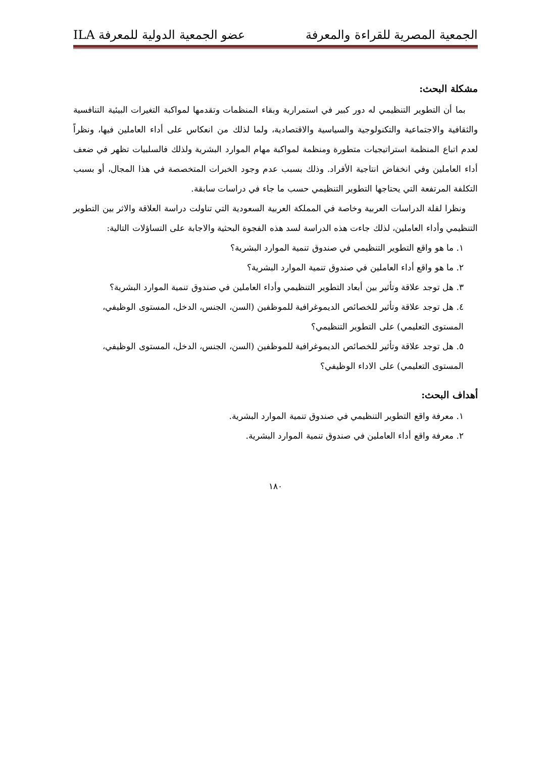الجمعية المصرية للقراءة والمعرفة عضو الجمعية الدولية للمعرفة ILA
مشكلة البحث:
بما أن التطوير التنظيمي له دور كبير في استمرارية وبقاء المنظمات وتقدمها لمواكبة التغيرات البيئية التنافسية والثقافية والاجتماعية والتكنولوجية والسياسية والاقتصادية، ولما لذلك من انعكاس على أداء العاملين فيها، ونظراً لعدم اتباع المنظمة استراتيجيات متطورة ومنظمة لمواكبة مهام الموارد البشرية ولذلك فالسلبيات تظهر في ضعف أداء العاملين وفي انخفاض انتاجية الأفراد. وذلك بسبب عدم وجود الخبرات المتخصصة في هذا المجال، أو بسبب التكلفة المرتفعة التي يحتاجها التطوير التنظيمي حسب ما جاء في دراسات سابقة.
ونظرا لقلة الدراسات العربية وخاصة في المملكة العربية السعودية التي تناولت دراسة العلاقة والاثر بين التطوير التنظيمي وأداء العاملين، لذلك جاءت هذه الدراسة لسد هذه الفجوة البحثية والاجابة على التساؤلات التالية:
١. ما هو واقع التطوير التنظيمي في صندوق تنمية الموارد البشرية؟
٢. ما هو واقع أداء العاملين في صندوق تنمية الموارد البشرية؟
٣. هل توجد علاقة وتأثير بين أبعاد التطوير التنظيمي وأداء العاملين في صندوق تنمية الموارد البشرية؟
٤. هل توجد علاقة وتأثير للخصائص الديموغرافية للموظفين (السن، الجنس، الدخل، المستوى الوظيفي، المستوى التعليمي) على التطوير التنظيمي؟
٥. هل توجد علاقة وتأثير للخصائص الديموغرافية للموظفين (السن، الجنس، الدخل، المستوى الوظيفي، المستوى التعليمي) على الاداء الوظيفي؟
أهداف البحث:
١. معرفة واقع التطوير التنظيمي في صندوق تنمية الموارد البشرية.
٢. معرفة واقع أداء العاملين في صندوق تنمية الموارد البشرية.
١٨٠